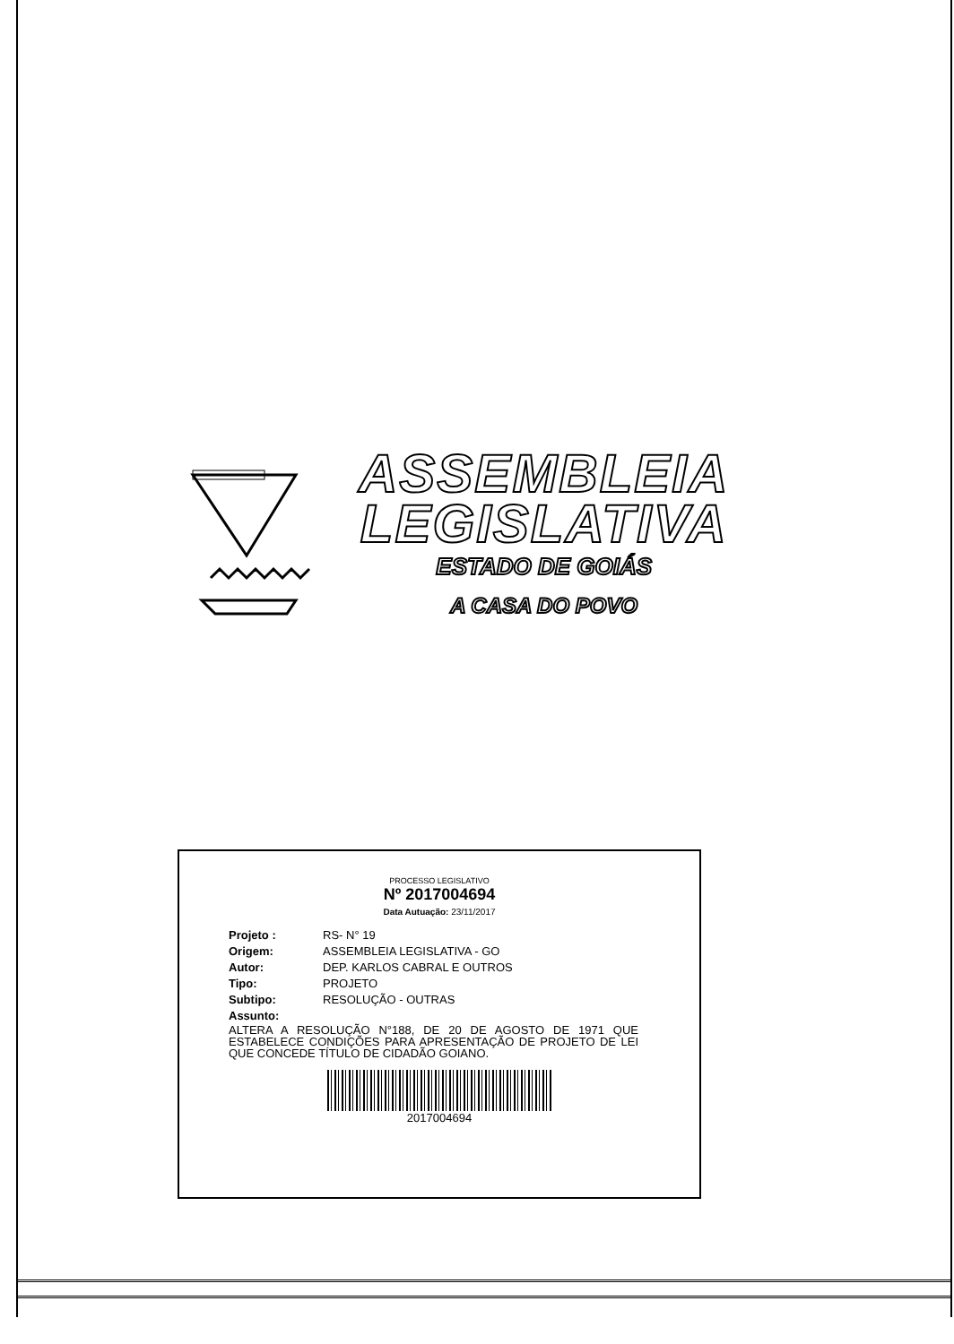ASSEMBLEIA
LEGISLATIVA
ESTADO DE GOIÁS
A CASA DO POVO
PROCESSO LEGISLATIVO
Nº 2017004694
Data Autuação: 23/11/2017
Projeto : RS- N° 19
Origem: ASSEMBLEIA LEGISLATIVA - GO
Autor: DEP. KARLOS CABRAL E OUTROS
Tipo: PROJETO
Subtipo: RESOLUÇÃO - OUTRAS
Assunto:
ALTERA A RESOLUÇÃO N°188, DE 20 DE AGOSTO DE 1971 QUE ESTABELECE CONDIÇÕES PARA APRESENTAÇÃO DE PROJETO DE LEI QUE CONCEDE TÍTULO DE CIDADÃO GOIANO.
2017004694